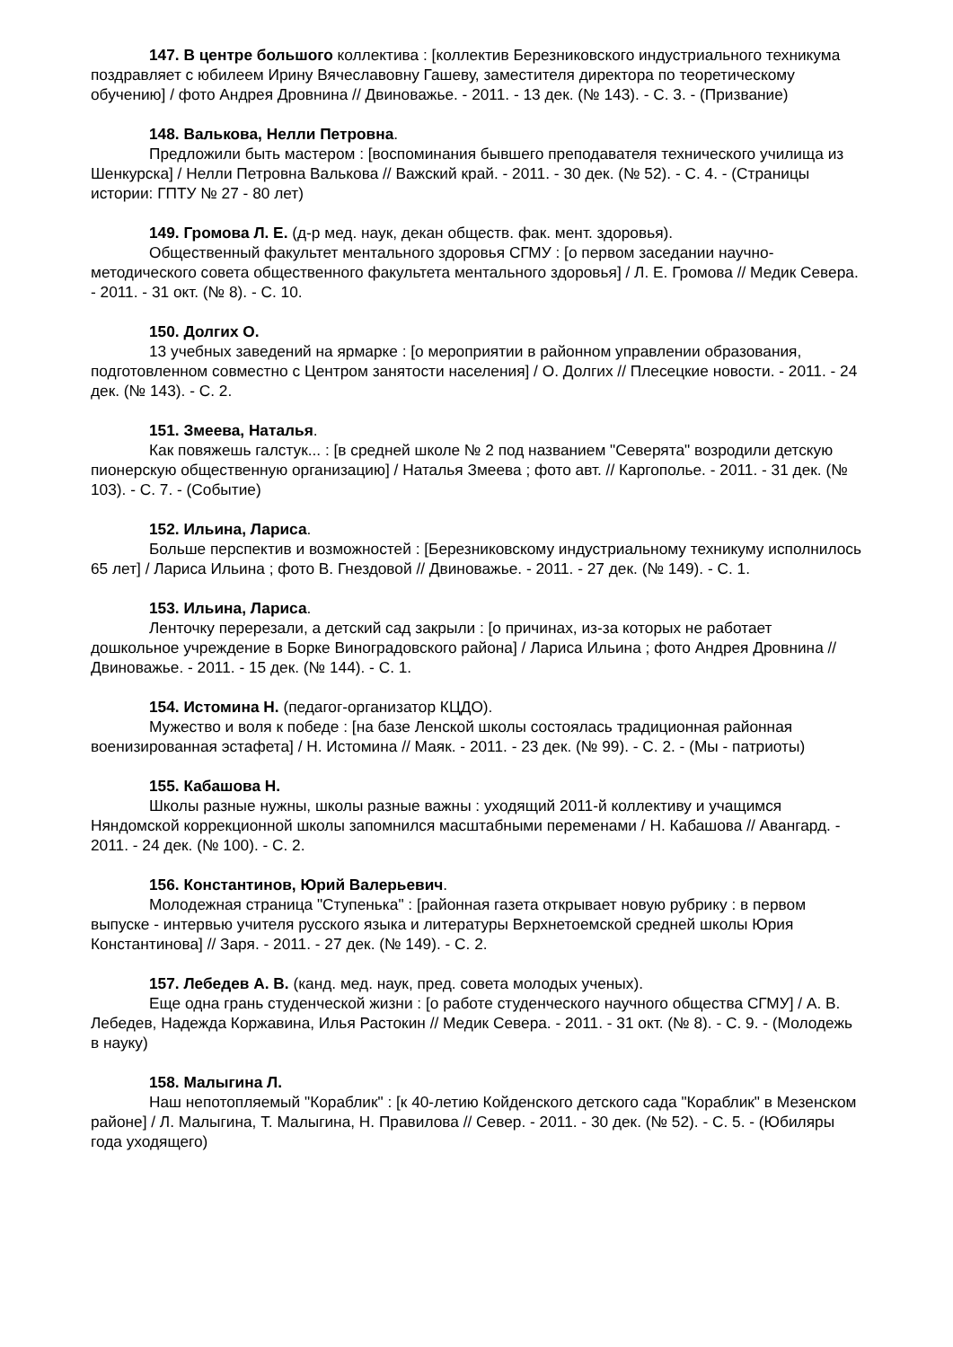147. В центре большого коллектива : [коллектив Березниковского индустриального техникума поздравляет с юбилеем Ирину Вячеславовну Гашеву, заместителя директора по теоретическому обучению] / фото Андрея Дровнина // Двиноважье. - 2011. - 13 дек. (№ 143). - С. 3. - (Призвание)
148. Валькова, Нелли Петровна.
Предложили быть мастером : [воспоминания бывшего преподавателя технического училища из Шенкурска] / Нелли Петровна Валькова // Важский край. - 2011. - 30 дек. (№ 52). - С. 4. - (Страницы истории: ГПТУ № 27 - 80 лет)
149. Громова Л. Е. (д-р мед. наук, декан обществ. фак. мент. здоровья).
Общественный факультет ментального здоровья СГМУ : [о первом заседании научно-методического совета общественного факультета ментального здоровья] / Л. Е. Громова // Медик Севера. - 2011. - 31 окт. (№ 8). - С. 10.
150. Долгих О.
13 учебных заведений на ярмарке : [о мероприятии в районном управлении образования, подготовленном совместно с Центром занятости населения] / О. Долгих // Плесецкие новости. - 2011. - 24 дек. (№ 143). - С. 2.
151. Змеева, Наталья.
Как повяжешь галстук... : [в средней школе № 2 под названием "Северята" возродили детскую пионерскую общественную организацию] / Наталья Змеева ; фото авт. // Каргополье. - 2011. - 31 дек. (№ 103). - С. 7. - (Событие)
152. Ильина, Лариса.
Больше перспектив и возможностей : [Березниковскому индустриальному техникуму исполнилось 65 лет] / Лариса Ильина ; фото В. Гнездовой // Двиноважье. - 2011. - 27 дек. (№ 149). - С. 1.
153. Ильина, Лариса.
Ленточку перерезали, а детский сад закрыли : [о причинах, из-за которых не работает дошкольное учреждение в Борке Виноградовского района] / Лариса Ильина ; фото Андрея Дровнина // Двиноважье. - 2011. - 15 дек. (№ 144). - С. 1.
154. Истомина Н. (педагог-организатор КЦДО).
Мужество и воля к победе : [на базе Ленской школы состоялась традиционная районная военизированная эстафета] / Н. Истомина // Маяк. - 2011. - 23 дек. (№ 99). - С. 2. - (Мы - патриоты)
155. Кабашова Н.
Школы разные нужны, школы разные важны : уходящий 2011-й коллективу и учащимся Няндомской коррекционной школы запомнился масштабными переменами / Н. Кабашова // Авангард. - 2011. - 24 дек. (№ 100). - С. 2.
156. Константинов, Юрий Валерьевич.
Молодежная страница "Ступенька" : [районная газета открывает новую рубрику : в первом выпуске - интервью учителя русского языка и литературы Верхнетоемской средней школы Юрия Константинова] // Заря. - 2011. - 27 дек. (№ 149). - С. 2.
157. Лебедев А. В. (канд. мед. наук, пред. совета молодых ученых).
Еще одна грань студенческой жизни : [о работе студенческого научного общества СГМУ] / А. В. Лебедев, Надежда Коржавина, Илья Растокин // Медик Севера. - 2011. - 31 окт. (№ 8). - С. 9. - (Молодежь в науку)
158. Малыгина Л.
Наш непотопляемый "Кораблик" : [к 40-летию Койденского детского сада "Кораблик" в Мезенском районе] / Л. Малыгина, Т. Малыгина, Н. Правилова // Север. - 2011. - 30 дек. (№ 52). - С. 5. - (Юбиляры года уходящего)